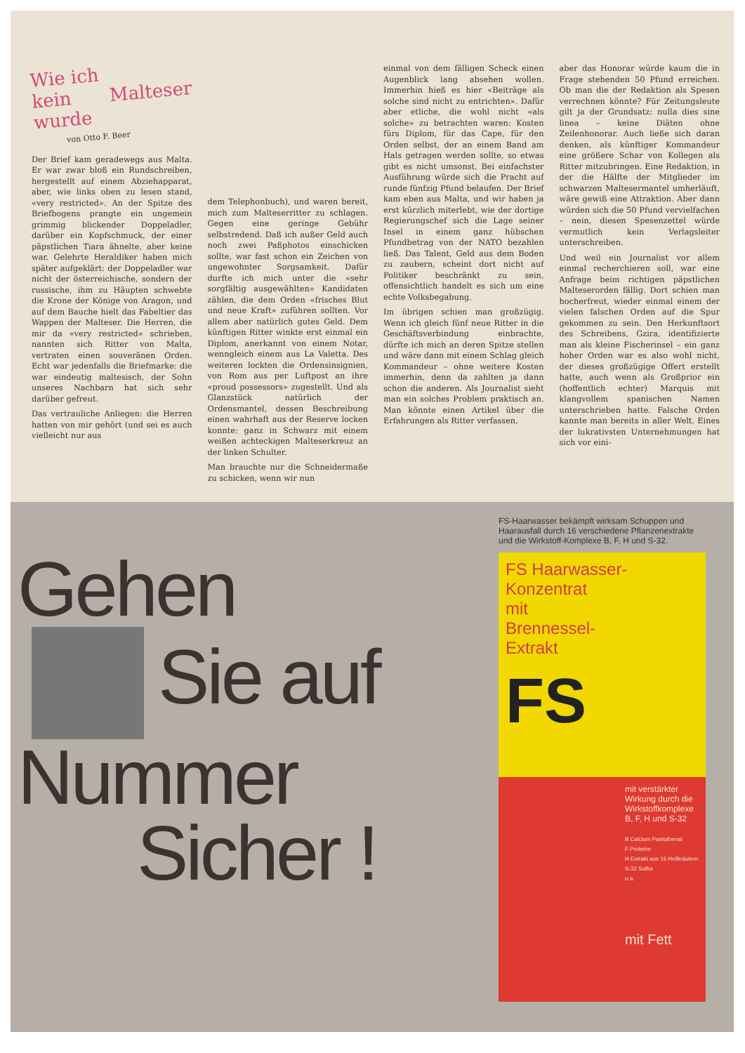Wie ich
kein Malteser wurde
von Otto F. Beer
Der Brief kam geradewegs aus Malta. Er war zwar bloß ein Rundschreiben, hergestellt auf einem Abziehapparat, aber, wie links oben zu lesen stand, «very restricted». An der Spitze des Briefbogens prangte ein ungemein grimmig blickender Doppeladler, darüber ein Kopfschmuck, der einer päpstlichen Tiara ähnelte, aber keine war. Gelehrte Heraldiker haben mich später aufgeklärt: der Doppeladler war nicht der österreichische, sondern der russische, ihm zu Häupten schwebte die Krone der Könige von Aragon, und auf dem Bauche hielt das Fabeltier das Wappen der Malteser. Die Herren, die mir da «very restricted» schrieben, nannten sich Ritter von Malta, vertraten einen souveränen Orden. Echt war jedenfalls die Briefmarke: die war eindeutig maltesisch, der Sohn unseres Nachbarn hat sich sehr darüber gefreut.
Das vertrauliche Anliegen: die Herren hatten von mir gehört (und sei es auch vielleicht nur aus
dem Telephonbuch), und waren bereit, mich zum Malteserritter zu schlagen. Gegen eine geringe Gebühr selbstredend. Daß ich außer Geld auch noch zwei Paßphotos einschicken sollte, war fast schon ein Zeichen von ungewohnter Sorgsamkeit. Dafür durfte ich mich unter die «sehr sorgfältig ausgewählten» Kandidaten zählen, die dem Orden «frisches Blut und neue Kraft» zuführen sollten. Vor allem aber natürlich gutes Geld. Dem künftigen Ritter winkte erst einmal ein Diplom, anerkannt von einem Notar, wenngleich einem aus La Valetta. Des weiteren lockten die Ordensinsignien, von Rom aus per Luftpost an ihre «proud possessors» zugestellt. Und als Glanzstück natürlich der Ordensmantel, dessen Beschreibung einen wahrhaft aus der Reserve locken konnte: ganz in Schwarz mit einem weißen achteckigen Malteserkreuz an der linken Schulter.
Man brauchte nur die Schneidermaße zu schicken, wenn wir nun
einmal von dem fälligen Scheck einen Augenblick lang absehen wollen. Immerhin hieß es hier «Beiträge als solche sind nicht zu entrichten». Dafür aber etliche, die wohl nicht «als solche» zu betrachten waren: Kosten fürs Diplom, für das Cape, für den Orden selbst, der an einem Band am Hals getragen werden sollte, so etwas gibt es nicht umsonst. Bei einfachster Ausführung würde sich die Pracht auf runde fünfzig Pfund belaufen. Der Brief kam eben aus Malta, und wir haben ja erst kürzlich miterlebt, wie der dortige Regierungschef sich die Lage seiner Insel in einem ganz hübschen Pfundbetrag von der NATO bezahlen ließ. Das Talent, Geld aus dem Boden zu zaubern, scheint dort nicht auf Politiker beschränkt zu sein, offensichtlich handelt es sich um eine echte Volksbegabung.
Im übrigen schien man großzügig. Wenn ich gleich fünf neue Ritter in die Geschäftsverbindung einbrachte, dürfte ich mich an deren Spitze stellen und wäre dann mit einem Schlag gleich Kommandeur – ohne weitere Kosten immerhin, denn da zahlten ja dann schon die anderen. Als Journalist sieht man ein solches Problem praktisch an. Man könnte einen Artikel über die Erfahrungen als Ritter verfassen,
aber das Honorar würde kaum die in Frage stehenden 50 Pfund erreichen. Ob man die der Redaktion als Spesen verrechnen könnte? Für Zeitungsleute gilt ja der Grundsatz: nulla dies sine linea – keine Diäten ohne Zeilenhonorar. Auch ließe sich daran denken, als künftiger Kommandeur eine größere Schar von Kollegen als Ritter mitzubringen. Eine Redaktion, in der die Hälfte der Mitglieder im schwarzen Maltesermantel umherläuft, wäre gewiß eine Attraktion. Aber dann würden sich die 50 Pfund vervielfachen – nein, diesen Spesenzettel würde vermutlich kein Verlagsleiter unterschreiben.
Und weil ein Journalist vor allem einmal recherchieren soll, war eine Anfrage beim richtigen päpstlichen Malteserorden fällig. Dort schien man hocherfreut, wieder einmal einem der vielen falschen Orden auf die Spur gekommen zu sein. Den Herkunftsort des Schreibens, Gzira, identifizierte man als kleine Fischerinsel – ein ganz hoher Orden war es also wohl nicht, der dieses großzügige Offert erstellt hatte, auch wenn als Großprior ein (hoffentlich echter) Marquis mit klangvollem spanischen Namen unterschrieben hatte. Falsche Orden kannte man bereits in aller Welt. Eines der lukrativsten Unternehmungen hat sich vor eini-
Gehen
Sie auf
Nummer
Sicher !
FS-Haarwasser bekämpft wirksam Schuppen und Haarausfall durch 16 verschiedene Pflanzenextrakte und die Wirkstoff-Komplexe B, F, H und S-32.
FS Haarwasser-
Konzentrat
mit
Brennessel-
Extrakt
FS
mit verstärkter Wirkung durch die Wirkstoffkomplexe B, F, H und S-32
B Calcium Pantothenat
F Proteine
H Extrakt aus 16 Heilkräutern
S-32 Sulfur.
u.a.
mit Fett